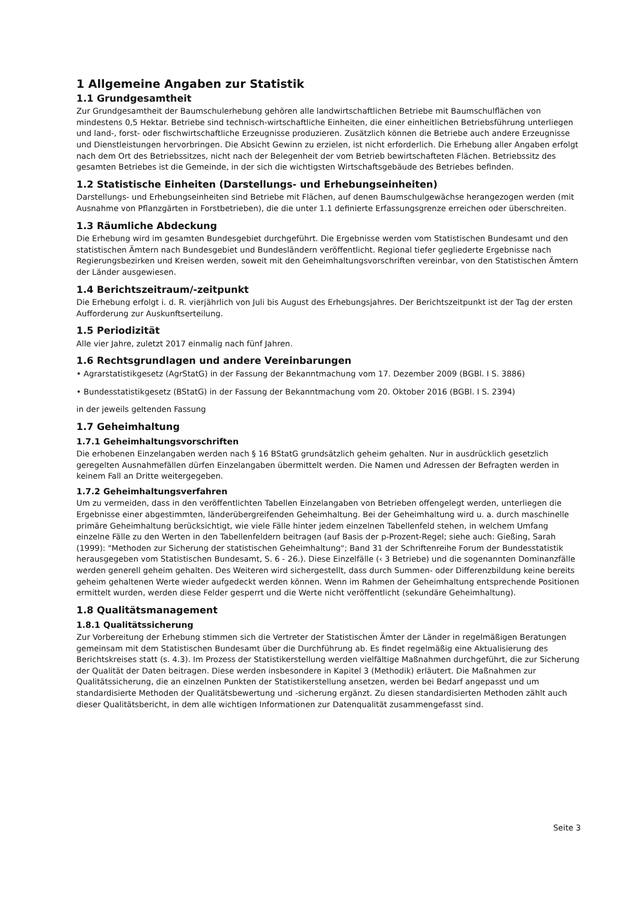1 Allgemeine Angaben zur Statistik
1.1 Grundgesamtheit
Zur Grundgesamtheit der Baumschulerhebung gehören alle landwirtschaftlichen Betriebe mit Baumschulflächen von mindestens 0,5 Hektar. Betriebe sind technisch-wirtschaftliche Einheiten, die einer einheitlichen Betriebsführung unterliegen und land-, forst- oder fischwirtschaftliche Erzeugnisse produzieren. Zusätzlich können die Betriebe auch andere Erzeugnisse und Dienstleistungen hervorbringen. Die Absicht Gewinn zu erzielen, ist nicht erforderlich. Die Erhebung aller Angaben erfolgt nach dem Ort des Betriebssitzes, nicht nach der Belegenheit der vom Betrieb bewirtschafteten Flächen. Betriebssitz des gesamten Betriebes ist die Gemeinde, in der sich die wichtigsten Wirtschaftsgebäude des Betriebes befinden.
1.2 Statistische Einheiten (Darstellungs- und Erhebungseinheiten)
Darstellungs- und Erhebungseinheiten sind Betriebe mit Flächen, auf denen Baumschulgewächse herangezogen werden (mit Ausnahme von Pflanzgärten in Forstbetrieben), die die unter 1.1 definierte Erfassungsgrenze erreichen oder überschreiten.
1.3 Räumliche Abdeckung
Die Erhebung wird im gesamten Bundesgebiet durchgeführt. Die Ergebnisse werden vom Statistischen Bundesamt und den statistischen Ämtern nach Bundesgebiet und Bundesländern veröffentlicht. Regional tiefer gegliederte Ergebnisse nach Regierungsbezirken und Kreisen werden, soweit mit den Geheimhaltungsvorschriften vereinbar, von den Statistischen Ämtern der Länder ausgewiesen.
1.4 Berichtszeitraum/-zeitpunkt
Die Erhebung erfolgt i. d. R. vierjährlich von Juli bis August des Erhebungsjahres. Der Berichtszeitpunkt ist der Tag der ersten Aufforderung zur Auskunftserteilung.
1.5 Periodizität
Alle vier Jahre, zuletzt 2017 einmalig nach fünf Jahren.
1.6 Rechtsgrundlagen und andere Vereinbarungen
• Agrarstatistikgesetz (AgrStatG) in der Fassung der Bekanntmachung vom 17. Dezember 2009 (BGBl. I S. 3886)
• Bundesstatistikgesetz (BStatG) in der Fassung der Bekanntmachung vom 20. Oktober 2016 (BGBl. I S. 2394)
in der jeweils geltenden Fassung
1.7 Geheimhaltung
1.7.1 Geheimhaltungsvorschriften
Die erhobenen Einzelangaben werden nach § 16 BStatG grundsätzlich geheim gehalten. Nur in ausdrücklich gesetzlich geregelten Ausnahmefällen dürfen Einzelangaben übermittelt werden. Die Namen und Adressen der Befragten werden in keinem Fall an Dritte weitergegeben.
1.7.2 Geheimhaltungsverfahren
Um zu vermeiden, dass in den veröffentlichten Tabellen Einzelangaben von Betrieben offengelegt werden, unterliegen die Ergebnisse einer abgestimmten, länderübergreifenden Geheimhaltung. Bei der Geheimhaltung wird u. a. durch maschinelle primäre Geheimhaltung berücksichtigt, wie viele Fälle hinter jedem einzelnen Tabellenfeld stehen, in welchem Umfang einzelne Fälle zu den Werten in den Tabellenfeldern beitragen (auf Basis der p-Prozent-Regel; siehe auch: Gießing, Sarah (1999): "Methoden zur Sicherung der statistischen Geheimhaltung"; Band 31 der Schriftenreihe Forum der Bundesstatistik herausgegeben vom Statistischen Bundesamt, S. 6 - 26.). Diese Einzelfälle (‹ 3 Betriebe) und die sogenannten Dominanzfälle werden generell geheim gehalten. Des Weiteren wird sichergestellt, dass durch Summen- oder Differenzbildung keine bereits geheim gehaltenen Werte wieder aufgedeckt werden können. Wenn im Rahmen der Geheimhaltung entsprechende Positionen ermittelt wurden, werden diese Felder gesperrt und die Werte nicht veröffentlicht (sekundäre Geheimhaltung).
1.8 Qualitätsmanagement
1.8.1 Qualitätssicherung
Zur Vorbereitung der Erhebung stimmen sich die Vertreter der Statistischen Ämter der Länder in regelmäßigen Beratungen gemeinsam mit dem Statistischen Bundesamt über die Durchführung ab. Es findet regelmäßig eine Aktualisierung des Berichtskreises statt (s. 4.3). Im Prozess der Statistikerstellung werden vielfältige Maßnahmen durchgeführt, die zur Sicherung der Qualität der Daten beitragen. Diese werden insbesondere in Kapitel 3 (Methodik) erläutert. Die Maßnahmen zur Qualitätssicherung, die an einzelnen Punkten der Statistikerstellung ansetzen, werden bei Bedarf angepasst und um standardisierte Methoden der Qualitätsbewertung und -sicherung ergänzt. Zu diesen standardisierten Methoden zählt auch dieser Qualitätsbericht, in dem alle wichtigen Informationen zur Datenqualität zusammengefasst sind.
Seite 3